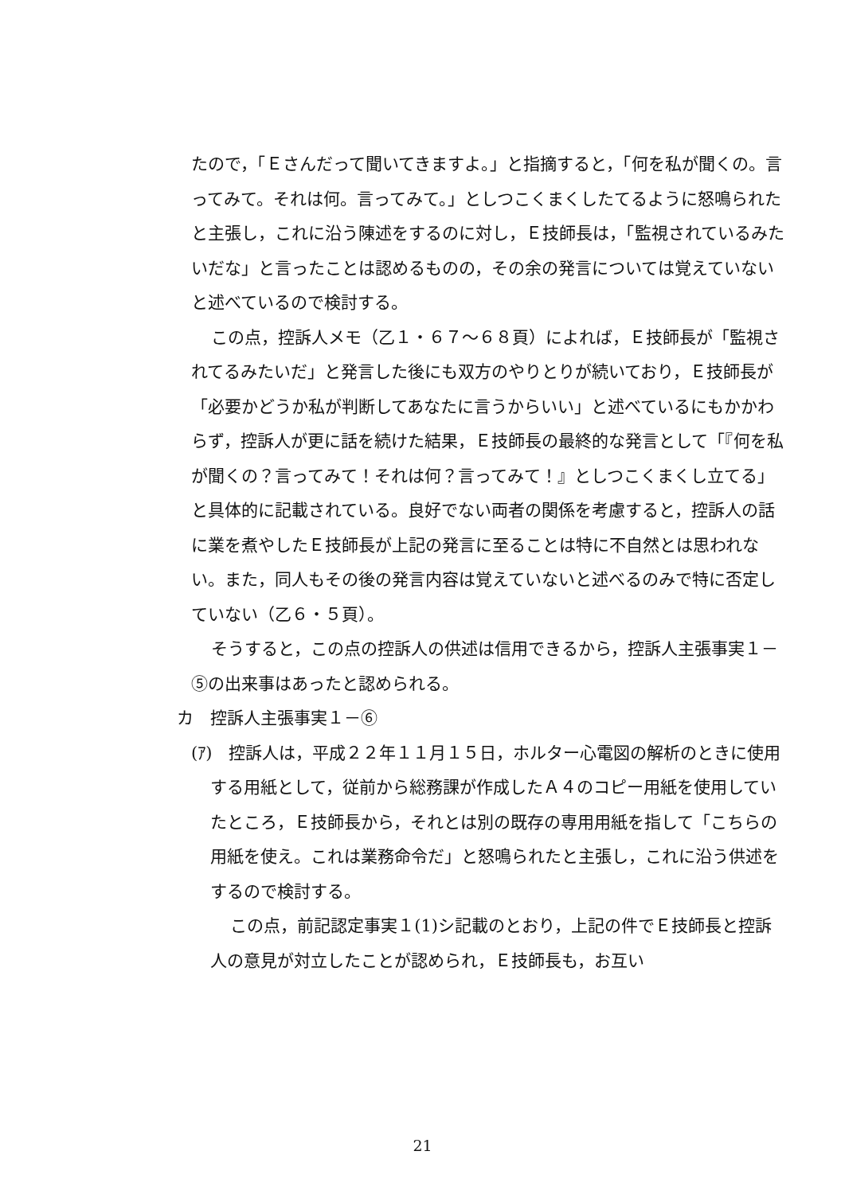たので，「Ｅさんだって聞いてきますよ。」と指摘すると，「何を私が聞くの。言ってみて。それは何。言ってみて。」としつこくまくしたてるように怒鳴られたと主張し，これに沿う陳述をするのに対し，Ｅ技師長は，「監視されているみたいだな」と言ったことは認めるものの，その余の発言については覚えていないと述べているので検討する。
この点，控訴人メモ（乙１・６７～６８頁）によれば，Ｅ技師長が「監視されてるみたいだ」と発言した後にも双方のやりとりが続いており，Ｅ技師長が「必要かどうか私が判断してあなたに言うからいい」と述べているにもかかわらず，控訴人が更に話を続けた結果，Ｅ技師長の最終的な発言として「『何を私が聞くの？言ってみて！それは何？言ってみて！』としつこくまくし立てる」と具体的に記載されている。良好でない両者の関係を考慮すると，控訴人の話に業を煮やしたＥ技師長が上記の発言に至ることは特に不自然とは思われない。また，同人もその後の発言内容は覚えていないと述べるのみで特に否定していない（乙６・５頁）。
そうすると，この点の控訴人の供述は信用できるから，控訴人主張事実１－⑤の出来事はあったと認められる。
カ　控訴人主張事実１－⑥
(ｱ)　控訴人は，平成２２年１１月１５日，ホルター心電図の解析のときに使用する用紙として，従前から総務課が作成したＡ４のコピー用紙を使用していたところ，Ｅ技師長から，それとは別の既存の専用用紙を指して「こちらの用紙を使え。これは業務命令だ」と怒鳴られたと主張し，これに沿う供述をするので検討する。
この点，前記認定事実１(1)シ記載のとおり，上記の件でＥ技師長と控訴人の意見が対立したことが認められ，Ｅ技師長も，お互い
21